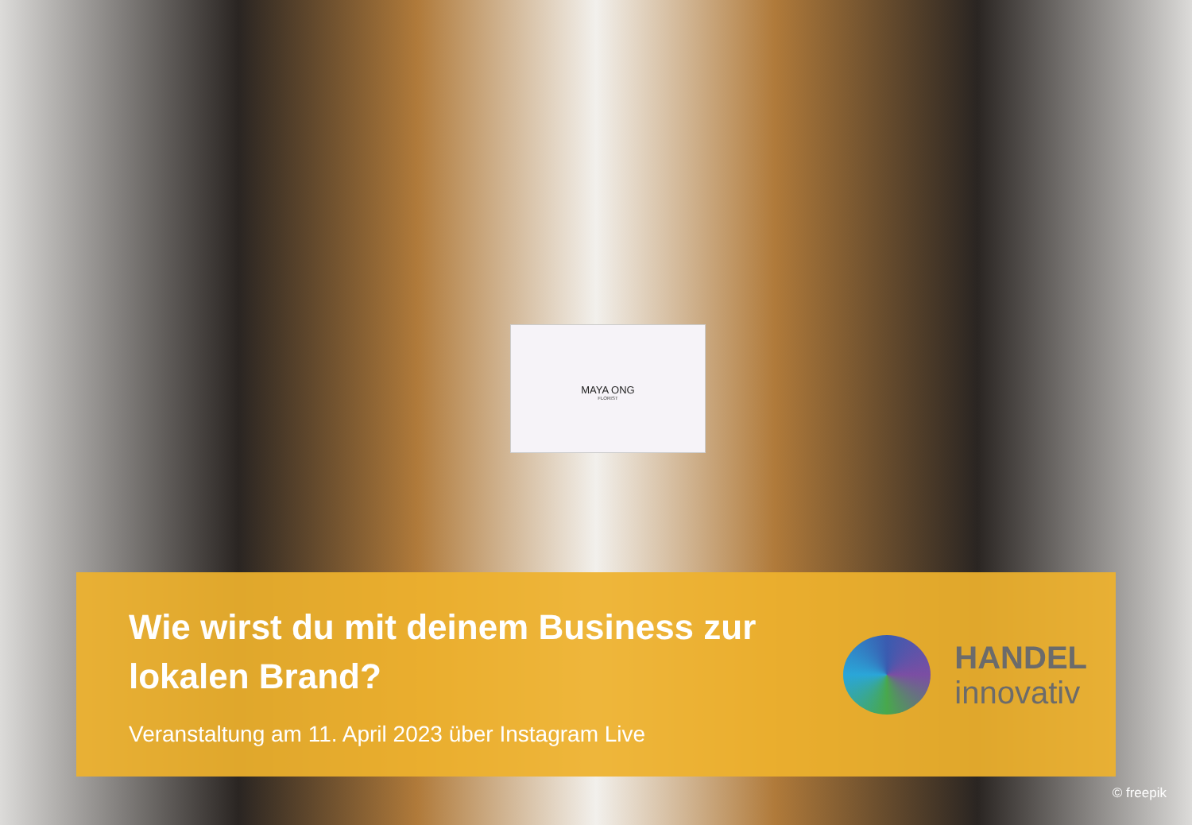MAYA ONG
FLORIST
Wie wirst du mit deinem Business zur
lokalen Brand?
Veranstaltung am 11. April 2023 über Instagram Live
HANDEL
innovativ
© freepik